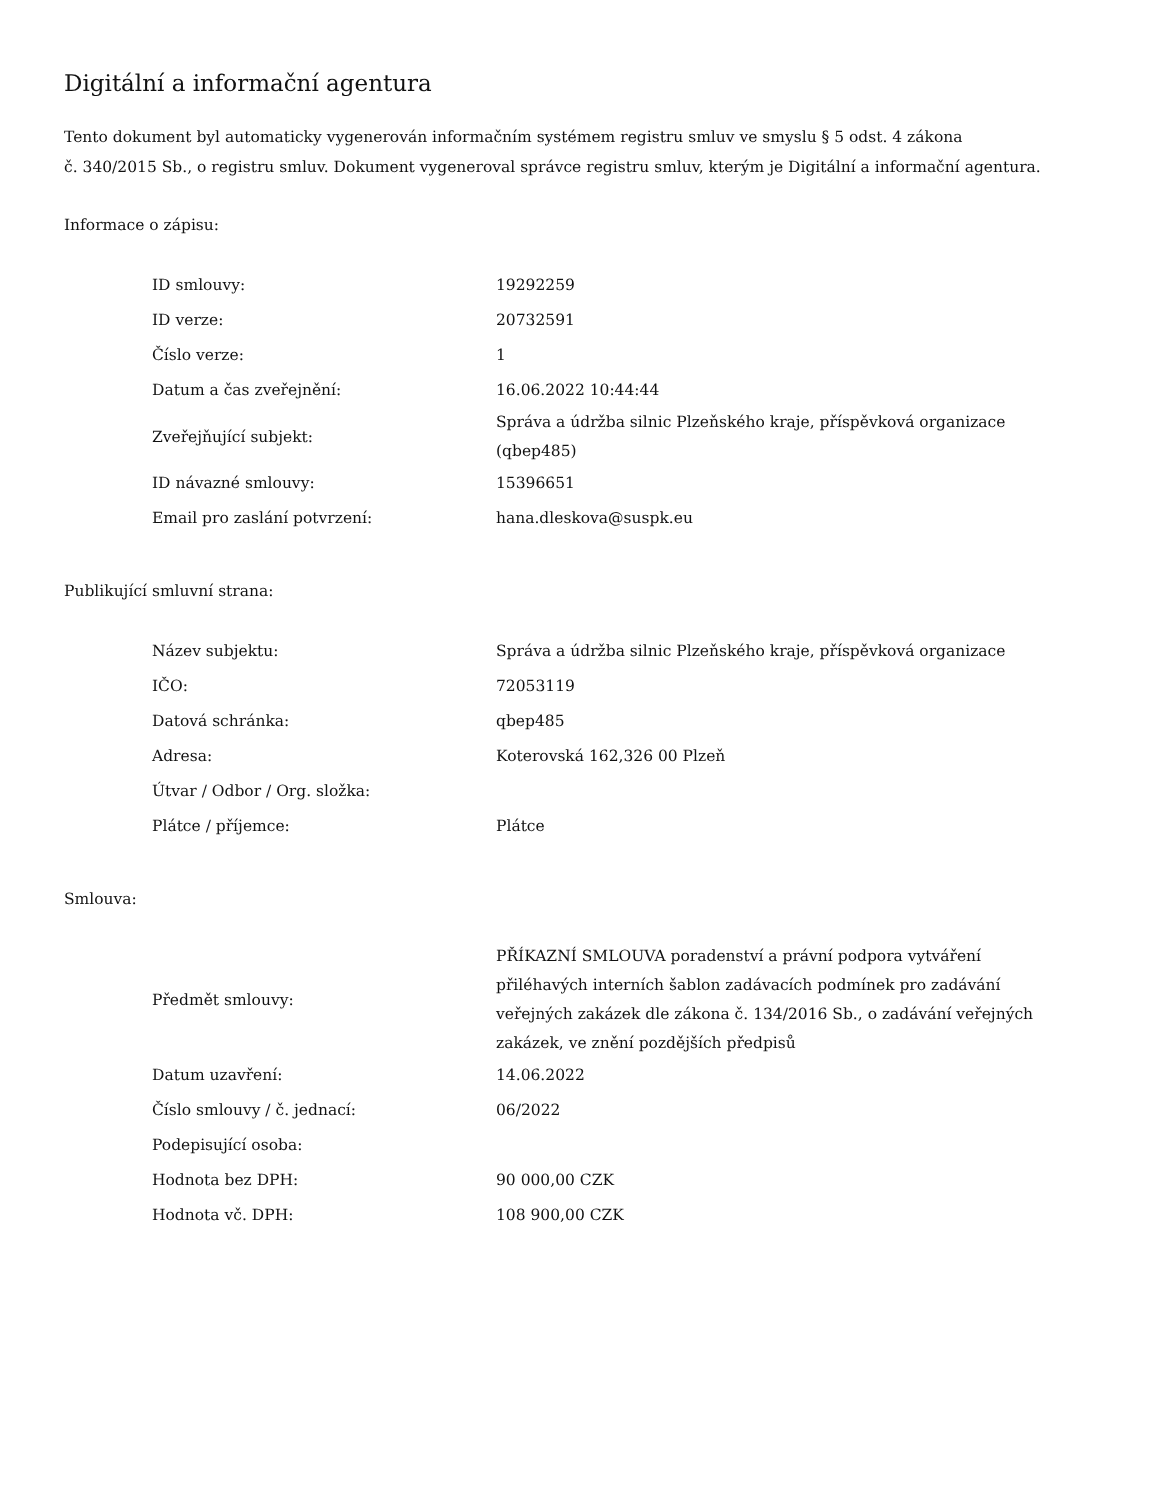Digitální a informační agentura
Tento dokument byl automaticky vygenerován informačním systémem registru smluv ve smyslu § 5 odst. 4 zákona
č. 340/2015 Sb., o registru smluv. Dokument vygeneroval správce registru smluv, kterým je Digitální a informační agentura.
Informace o zápisu:
| ID smlouvy: | 19292259 |
| ID verze: | 20732591 |
| Číslo verze: | 1 |
| Datum a čas zveřejnění: | 16.06.2022 10:44:44 |
| Zveřejňující subjekt: | Správa a údržba silnic Plzeňského kraje, příspěvková organizace (qbep485) |
| ID návazné smlouvy: | 15396651 |
| Email pro zaslání potvrzení: | hana.dleskova@suspk.eu |
Publikující smluvní strana:
| Název subjektu: | Správa a údržba silnic Plzeňského kraje, příspěvková organizace |
| IČO: | 72053119 |
| Datová schránka: | qbep485 |
| Adresa: | Koterovská 162,326 00 Plzeň |
| Útvar / Odbor / Org. složka: | |
| Plátce / příjemce: | Plátce |
Smlouva:
| Předmět smlouvy: | PŘÍKAZNÍ SMLOUVA poradenství a právní podpora vytváření přiléhavých interních šablon zadávacích podmínek pro zadávání veřejných zakázek dle zákona č. 134/2016 Sb., o zadávání veřejných zakázek, ve znění pozdějších předpisů |
| Datum uzavření: | 14.06.2022 |
| Číslo smlouvy / č. jednací: | 06/2022 |
| Podepisující osoba: | |
| Hodnota bez DPH: | 90 000,00 CZK |
| Hodnota vč. DPH: | 108 900,00 CZK |